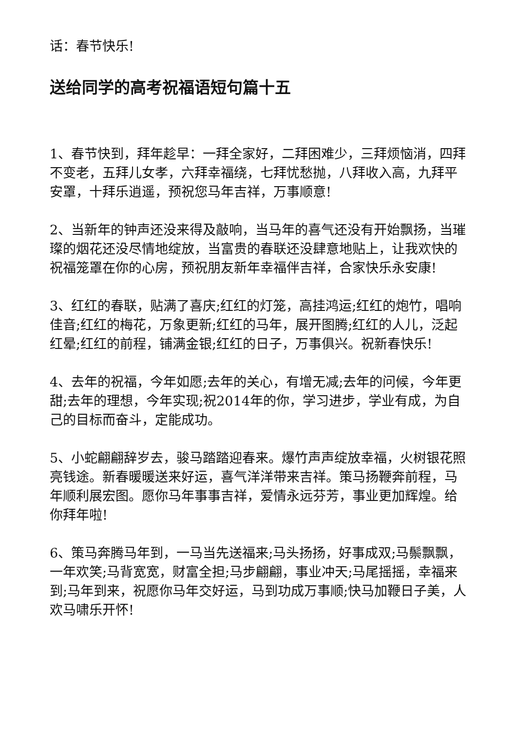话：春节快乐!
送给同学的高考祝福语短句篇十五
1、春节快到，拜年趁早：一拜全家好，二拜困难少，三拜烦恼消，四拜不变老，五拜儿女孝，六拜幸福绕，七拜忧愁抛，八拜收入高，九拜平安罩，十拜乐逍遥，预祝您马年吉祥，万事顺意!
2、当新年的钟声还没来得及敲响，当马年的喜气还没有开始飘扬，当璀璨的烟花还没尽情地绽放，当富贵的春联还没肆意地贴上，让我欢快的祝福笼罩在你的心房，预祝朋友新年幸福伴吉祥，合家快乐永安康!
3、红红的春联，贴满了喜庆;红红的灯笼，高挂鸿运;红红的炮竹，唱响佳音;红红的梅花，万象更新;红红的马年，展开图腾;红红的人儿，泛起红晕;红红的前程，铺满金银;红红的日子，万事俱兴。祝新春快乐!
4、去年的祝福，今年如愿;去年的关心，有增无减;去年的问候，今年更甜;去年的理想，今年实现;祝2014年的你，学习进步，学业有成，为自己的目标而奋斗，定能成功。
5、小蛇翩翩辞岁去，骏马踏踏迎春来。爆竹声声绽放幸福，火树银花照亮钱途。新春暖暖送来好运，喜气洋洋带来吉祥。策马扬鞭奔前程，马年顺利展宏图。愿你马年事事吉祥，爱情永远芬芳，事业更加辉煌。给你拜年啦!
6、策马奔腾马年到，一马当先送福来;马头扬扬，好事成双;马鬃飘飘，一年欢笑;马背宽宽，财富全担;马步翩翩，事业冲天;马尾摇摇，幸福来到;马年到来，祝愿你马年交好运，马到功成万事顺;快马加鞭日子美，人欢马啸乐开怀!